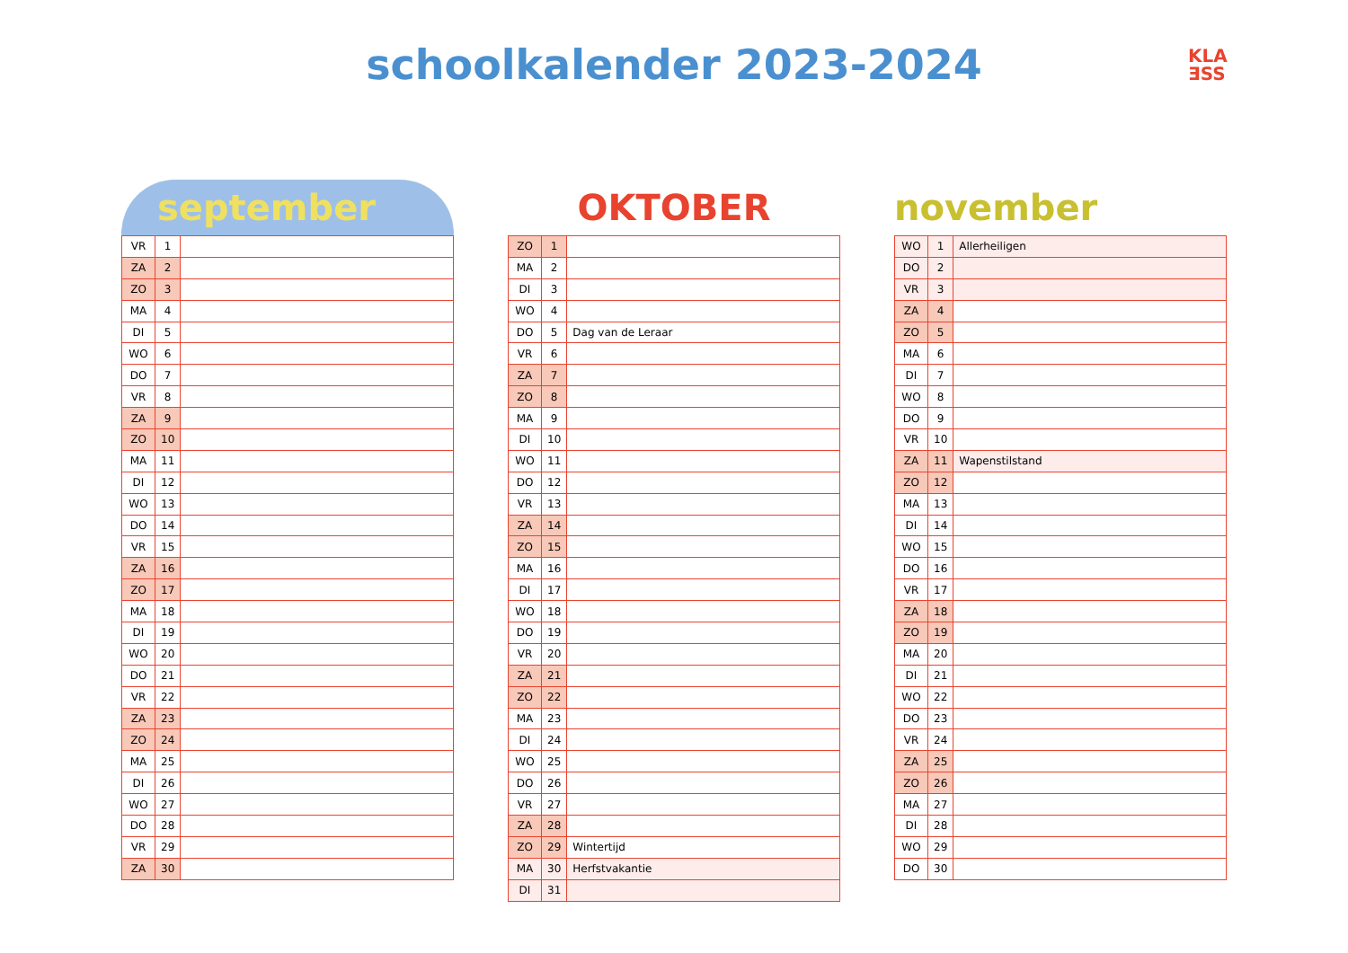schoolkalender 2023-2024
KLA
ƎSS
september
| VR | 1 | |
| ZA | 2 | |
| ZO | 3 | |
| MA | 4 | |
| DI | 5 | |
| WO | 6 | |
| DO | 7 | |
| VR | 8 | |
| ZA | 9 | |
| ZO | 10 | |
| MA | 11 | |
| DI | 12 | |
| WO | 13 | |
| DO | 14 | |
| VR | 15 | |
| ZA | 16 | |
| ZO | 17 | |
| MA | 18 | |
| DI | 19 | |
| WO | 20 | |
| DO | 21 | |
| VR | 22 | |
| ZA | 23 | |
| ZO | 24 | |
| MA | 25 | |
| DI | 26 | |
| WO | 27 | |
| DO | 28 | |
| VR | 29 | |
| ZA | 30 | |
OKTOBER
| ZO | 1 | |
| MA | 2 | |
| DI | 3 | |
| WO | 4 | |
| DO | 5 | Dag van de Leraar |
| VR | 6 | |
| ZA | 7 | |
| ZO | 8 | |
| MA | 9 | |
| DI | 10 | |
| WO | 11 | |
| DO | 12 | |
| VR | 13 | |
| ZA | 14 | |
| ZO | 15 | |
| MA | 16 | |
| DI | 17 | |
| WO | 18 | |
| DO | 19 | |
| VR | 20 | |
| ZA | 21 | |
| ZO | 22 | |
| MA | 23 | |
| DI | 24 | |
| WO | 25 | |
| DO | 26 | |
| VR | 27 | |
| ZA | 28 | |
| ZO | 29 | Wintertijd |
| MA | 30 | Herfstvakantie |
| DI | 31 | |
november
| WO | 1 | Allerheiligen |
| DO | 2 | |
| VR | 3 | |
| ZA | 4 | |
| ZO | 5 | |
| MA | 6 | |
| DI | 7 | |
| WO | 8 | |
| DO | 9 | |
| VR | 10 | |
| ZA | 11 | Wapenstilstand |
| ZO | 12 | |
| MA | 13 | |
| DI | 14 | |
| WO | 15 | |
| DO | 16 | |
| VR | 17 | |
| ZA | 18 | |
| ZO | 19 | |
| MA | 20 | |
| DI | 21 | |
| WO | 22 | |
| DO | 23 | |
| VR | 24 | |
| ZA | 25 | |
| ZO | 26 | |
| MA | 27 | |
| DI | 28 | |
| WO | 29 | |
| DO | 30 | |